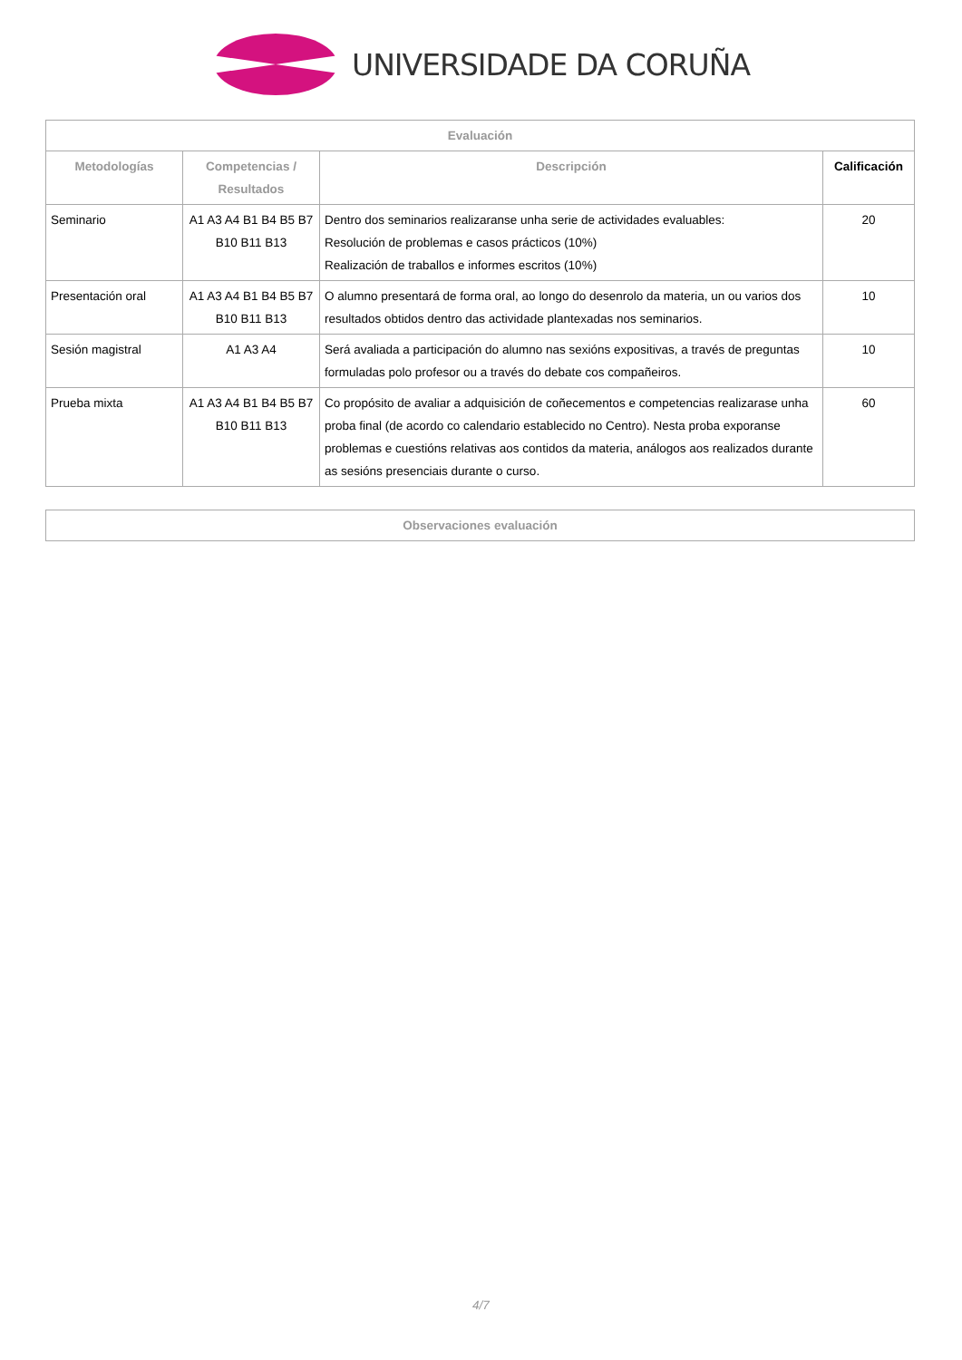UNIVERSIDADE DA CORUÑA
| Evaluación | | | |
| --- | --- | --- | --- |
| Metodologías | Competencias / Resultados | Descripción | Calificación |
| Seminario | A1 A3 A4 B1 B4 B5 B7 B10 B11 B13 | Dentro dos seminarios realizaranse unha serie de actividades evaluables: Resolución de problemas e casos prácticos (10%) Realización de traballos e informes escritos (10%) | 20 |
| Presentación oral | A1 A3 A4 B1 B4 B5 B7 B10 B11 B13 | O alumno presentará de forma oral, ao longo do desenrolo da materia, un ou varios dos resultados obtidos dentro das actividade plantexadas nos seminarios. | 10 |
| Sesión magistral | A1 A3 A4 | Será avaliada a participación do alumno nas sexións expositivas, a través de preguntas formuladas polo profesor ou a través do debate cos compañeiros. | 10 |
| Prueba mixta | A1 A3 A4 B1 B4 B5 B7 B10 B11 B13 | Co propósito de avaliar a adquisición de coñecementos e competencias realizarase unha proba final (de acordo co calendario establecido no Centro). Nesta proba exporanse problemas e cuestións relativas aos contidos da materia, análogos aos realizados durante as sesións presenciais durante o curso. | 60 |
| Observaciones evaluación |
| --- |
4/7